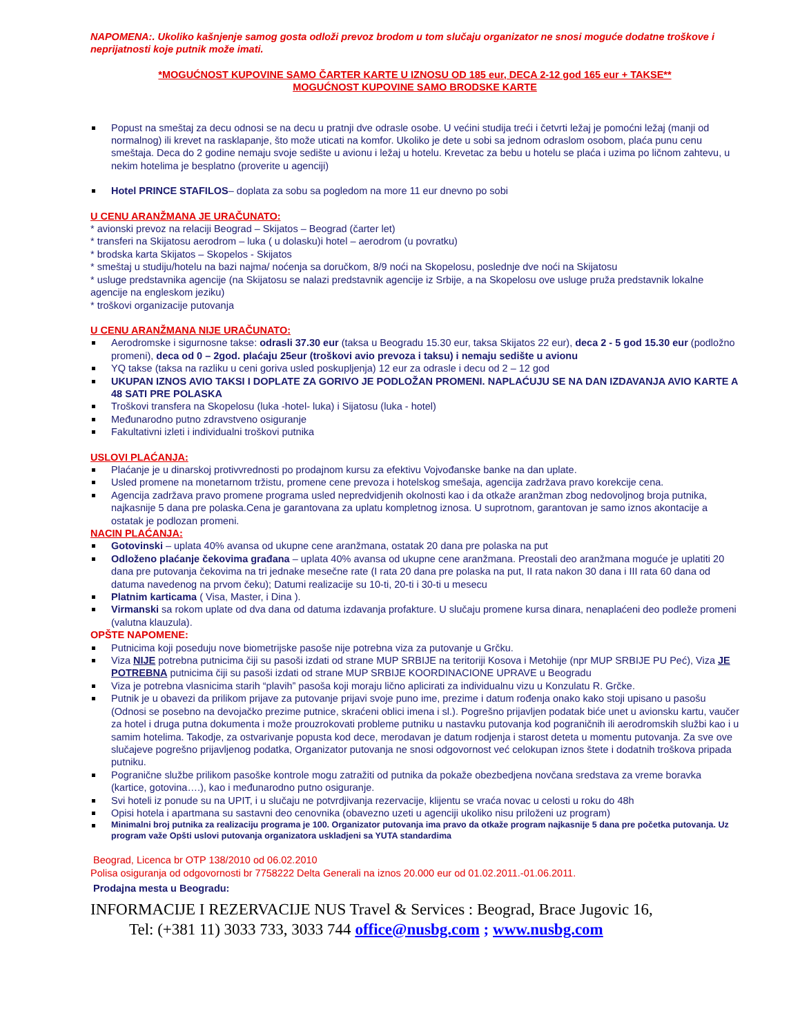NAPOMENA:. Ukoliko kašnjenje samog gosta odloži prevoz brodom u tom slučaju organizator ne snosi moguće dodatne troškove i neprijatnosti koje putnik može imati.
*MOGUĆNOST KUPOVINE SAMO ČARTER KARTE U IZNOSU OD 185 eur, DECA 2-12 god 165 eur + TAKSE**
MOGUĆNOST KUPOVINE SAMO BRODSKE KARTE
Popust na smeštaj za decu odnosi se na decu u pratnji dve odrasle osobe. U većini studija treći i četvrti ležaj je pomoćni ležaj (manji od normalnog) ili krevet na rasklapanje, što može uticati na komfor. Ukoliko je dete u sobi sa jednom odraslom osobom, plaća punu cenu smeštaja. Deca do 2 godine nemaju svoje sedište u avionu i ležaj u hotelu. Krevetac za bebu u hotelu se plaća i uzima po ličnom zahtevu, u nekim hotelima je besplatno (proverite u agenciji)
Hotel PRINCE STAFILOS– doplata za sobu sa pogledom na more 11 eur dnevno po sobi
U CENU ARANŽMANA JE URAČUNATO:
* avionski prevoz na relaciji Beograd – Skijatos – Beograd (čarter let)
* transferi na Skijatosu aerodrom – luka ( u dolasku)i hotel – aerodrom (u povratku)
* brodska karta Skijatos – Skopelos - Skijatos
* smeštaj u studiju/hotelu na bazi najma/ noćenja sa doručkom, 8/9 noći na Skopelosu, poslednje dve noći na Skijatosu
* usluge predstavnika agencije (na Skijatosu se nalazi predstavnik agencije iz Srbije, a na Skopelosu ove usluge pruža predstavnik lokalne agencije na engleskom jeziku)
* troškovi organizacije putovanja
U CENU ARANŽMANA NIJE URAČUNATO:
Aerodromske i sigurnosne takse: odrasli 37.30 eur (taksa u Beogradu 15.30 eur, taksa Skijatos 22 eur), deca 2 - 5 god 15.30 eur (podložno promeni), deca od 0 – 2god. plaćaju 25eur (troškovi avio prevoza i taksu) i nemaju sedište u avionu
YQ takse (taksa na razliku u ceni goriva usled poskupljenja) 12 eur za odrasle i decu od 2 – 12 god
UKUPAN IZNOS AVIO TAKSI I DOPLATE ZA GORIVO JE PODLOŽAN PROMENI. NAPLAĆUJU SE NA DAN IZDAVANJA AVIO KARTE A 48 SATI PRE POLASKA
Troškovi transfera na Skopelosu (luka -hotel- luka) i Sijatosu (luka - hotel)
Međunarodno putno zdravstveno osiguranje
Fakultativni izleti i individualni troškovi putnika
USLOVI PLAĆANJA:
Plaćanje je u dinarskoj protivvrednosti po prodajnom kursu za efektivu Vojvođanske banke na dan uplate.
Usled promene na monetarnom tržistu, promene cene prevoza i hotelskog smešaja, agencija zadržava pravo korekcije cena.
Agencija zadržava pravo promene programa usled nepredvidjenih okolnosti kao i da otkaže aranžman zbog nedovoljnog broja putnika, najkasnije 5 dana pre polaska.Cena je garantovana za uplatu kompletnog iznosa. U suprotnom, garantovan je samo iznos akontacije a ostatak je podlozan promeni.
NACIN PLAĆANJA:
Gotovinski – uplata 40% avansa od ukupne cene aranžmana, ostatak 20 dana pre polaska na put
Odloženo plaćanje čekovima građana – uplata 40% avansa od ukupne cene aranžmana. Preostali deo aranžmana moguće je uplatiti 20 dana pre putovanja čekovima na tri jednake mesečne rate (I rata 20 dana pre polaska na put, II rata nakon 30 dana i III rata 60 dana od datuma navedenog na prvom čeku); Datumi realizacije su 10-ti, 20-ti i 30-ti u mesecu
Platnim karticama ( Visa, Master, i Dina ).
Virmanski sa rokom uplate od dva dana od datuma izdavanja profakture. U slučaju promene kursa dinara, nenaplaćeni deo podleže promeni (valutna klauzula).
OPŠTE NAPOMENE:
Putnicima koji poseduju nove biometrijske pasoše nije potrebna viza za putovanje u Grčku.
Viza NIJE potrebna putnicima čiji su pasoši izdati od strane MUP SRBIJE na teritoriji Kosova i Metohije (npr MUP SRBIJE PU Peć), Viza JE POTREBNA putnicima čiji su pasoši izdati od strane MUP SRBIJE KOORDINACIONE UPRAVE u Beogradu
Viza je potrebna vlasnicima starih “plavih” pasoša koji moraju lično aplicirati za individualnu vizu u Konzulatu R. Grčke.
Putnik je u obavezi da prilikom prijave za putovanje prijavi svoje puno ime, prezime i datum rođenja onako kako stoji upisano u pasošu (Odnosi se posebno na devojačko prezime putnice, skraćeni oblici imena i sl.). Pogrešno prijavljen podatak biće unet u avionsku kartu, vaučer za hotel i druga putna dokumenta i može prouzrokovati probleme putniku u nastavku putovanja kod pograničnih ili aerodromskih službi kao i u samim hotelima. Takodje, za ostvarivanje popusta kod dece, merodavan je datum rodjenja i starost deteta u momentu putovanja. Za sve ove slučajeve pogrešno prijavljenog podatka, Organizator putovanja ne snosi odgovornost već celokupan iznos štete i dodatnih troškova pripada putniku.
Pogranične službe prilikom pasoške kontrole mogu zatražiti od putnika da pokaže obezbedjena novčana sredstava za vreme boravka (kartice, gotovina….), kao i međunarodno putno osiguranje.
Svi hoteli iz ponude su na UPIT, i u slučaju ne potvrdjivanja rezervacije, klijentu se vraća novac u celosti u roku do 48h
Opisi hotela i apartmana su sastavni deo cenovnika (obavezno uzeti u agenciji ukoliko nisu priloženi uz program)
Minimalni broj putnika za realizaciju programa je 100. Organizator putovanja ima pravo da otkaže program najkasnije 5 dana pre početka putovanja. Uz program važe Opšti uslovi putovanja organizatora uskladjeni sa YUTA standardima
Beograd, Licenca br OTP 138/2010 od 06.02.2010
Polisa osiguranja od odgovornosti br 7758222 Delta Generali na iznos 20.000 eur od 01.02.2011.-01.06.2011.
Prodajna mesta u Beogradu:
INFORMACIJE I REZERVACIJE NUS Travel & Services : Beograd, Brace Jugovic 16,
Tel: (+381 11) 3033 733, 3033 744 office@nusbg.com ; www.nusbg.com